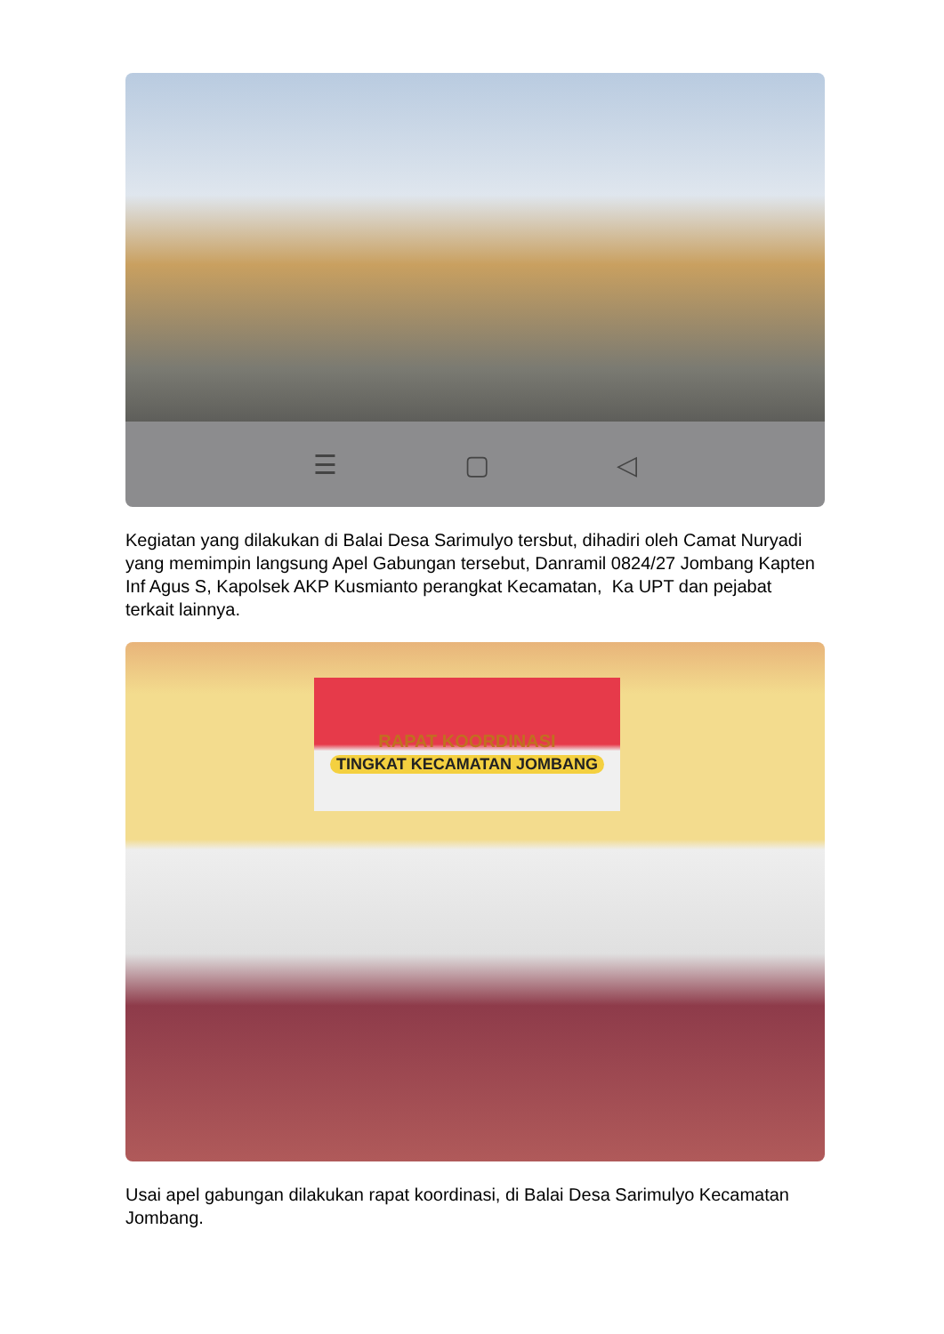☰ ▢ ◁
Kegiatan yang dilakukan di Balai Desa Sarimulyo tersbut, dihadiri oleh Camat Nuryadi yang memimpin langsung Apel Gabungan tersebut, Danramil 0824/27 Jombang Kapten Inf Agus S, Kapolsek AKP Kusmianto perangkat Kecamatan, Ka UPT dan pejabat terkait lainnya.
RAPAT KOORDINASI
TINGKAT KECAMATAN JOMBANG
Usai apel gabungan dilakukan rapat koordinasi, di Balai Desa Sarimulyo Kecamatan Jombang.